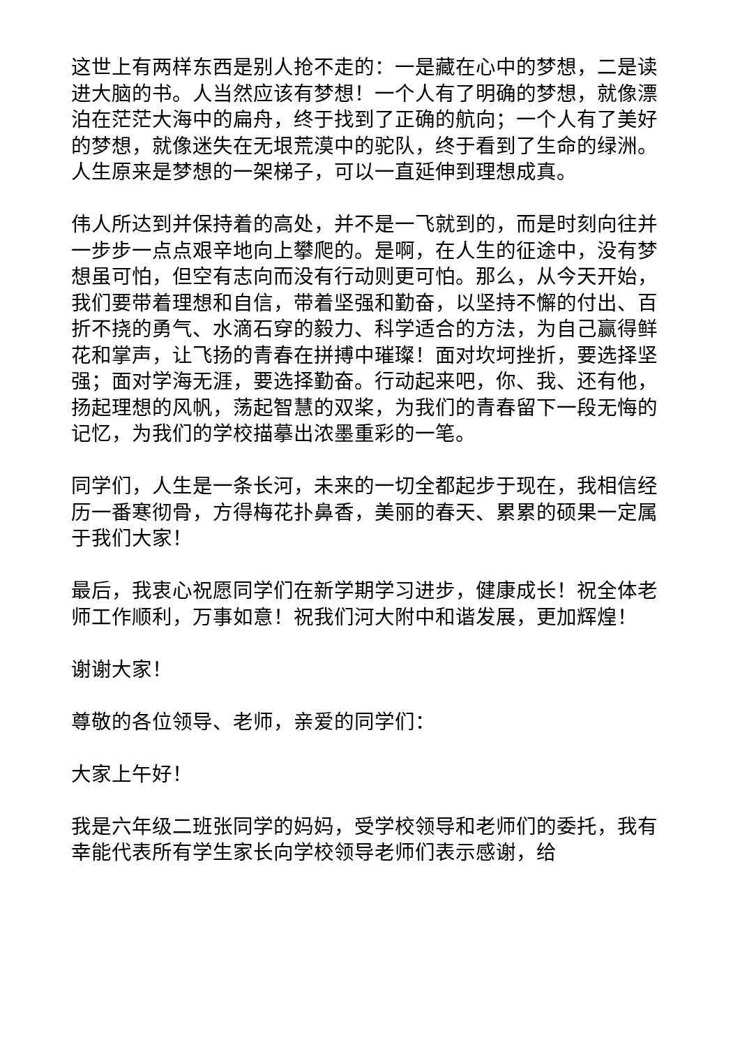这世上有两样东西是别人抢不走的：一是藏在心中的梦想，二是读进大脑的书。人当然应该有梦想！一个人有了明确的梦想，就像漂泊在茫茫大海中的扁舟，终于找到了正确的航向；一个人有了美好的梦想，就像迷失在无垠荒漠中的驼队，终于看到了生命的绿洲。人生原来是梦想的一架梯子，可以一直延伸到理想成真。
伟人所达到并保持着的高处，并不是一飞就到的，而是时刻向往并一步步一点点艰辛地向上攀爬的。是啊，在人生的征途中，没有梦想虽可怕，但空有志向而没有行动则更可怕。那么，从今天开始，我们要带着理想和自信，带着坚强和勤奋，以坚持不懈的付出、百折不挠的勇气、水滴石穿的毅力、科学适合的方法，为自己赢得鲜花和掌声，让飞扬的青春在拼搏中璀璨！面对坎坷挫折，要选择坚强；面对学海无涯，要选择勤奋。行动起来吧，你、我、还有他，扬起理想的风帆，荡起智慧的双桨，为我们的青春留下一段无悔的记忆，为我们的学校描摹出浓墨重彩的一笔。
同学们，人生是一条长河，未来的一切全都起步于现在，我相信经历一番寒彻骨，方得梅花扑鼻香，美丽的春天、累累的硕果一定属于我们大家！
最后，我衷心祝愿同学们在新学期学习进步，健康成长！祝全体老师工作顺利，万事如意！祝我们河大附中和谐发展，更加辉煌！
谢谢大家！
尊敬的各位领导、老师，亲爱的同学们：
大家上午好！
我是六年级二班张同学的妈妈，受学校领导和老师们的委托，我有幸能代表所有学生家长向学校领导老师们表示感谢，给